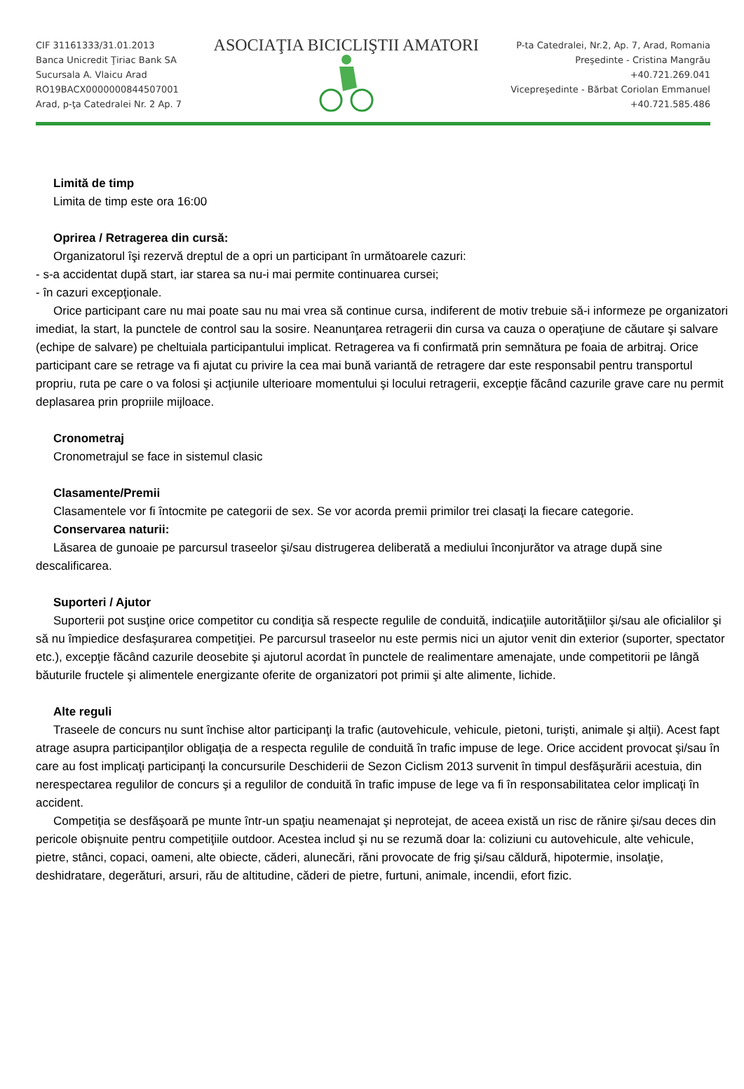CIF 31161333/31.01.2013
Banca Unicredit Ţiriac Bank SA
Sucursala A. Vlaicu Arad
RO19BACX0000000844507001
Arad, p-ţa Catedralei Nr. 2 Ap. 7
ASOCIAŢIA BICICLIŞTII AMATORI
P-ta Catedralei, Nr.2, Ap. 7, Arad, Romania
Preşedinte - Cristina Mangrău
+40.721.269.041
Vicepreşedinte - Bărbat Coriolan Emmanuel
+40.721.585.486
Limită de timp
Limita de timp este ora 16:00
Oprirea / Retragerea din cursă:
Organizatorul îşi rezervă dreptul de a opri un participant în următoarele cazuri:
- s-a accidentat după start, iar starea sa nu-i mai permite continuarea cursei;
- în cazuri excepţionale.
Orice participant care nu mai poate sau nu mai vrea să continue cursa, indiferent de motiv trebuie să-i informeze pe organizatori imediat, la start, la punctele de control sau la sosire. Neanunţarea retragerii din cursa va cauza o operaţiune de căutare şi salvare (echipe de salvare) pe cheltuiala participantului implicat. Retragerea va fi confirmată prin semnătura pe foaia de arbitraj. Orice participant care se retrage va fi ajutat cu privire la cea mai bună variantă de retragere dar este responsabil pentru transportul propriu, ruta pe care o va folosi şi acţiunile ulterioare momentului şi locului retragerii, excepţie făcând cazurile grave care nu permit deplasarea prin propriile mijloace.
Cronometraj
Cronometrajul se face in sistemul clasic
Clasamente/Premii
Clasamentele vor fi întocmite pe categorii de sex. Se vor acorda premii primilor trei clasaţi la fiecare categorie.
Conservarea naturii:
Lăsarea de gunoaie pe parcursul traseelor şi/sau distrugerea deliberată a mediului înconjurător va atrage după sine descalificarea.
Suporteri / Ajutor
Suporterii pot susţine orice competitor cu condiţia să respecte regulile de conduită, indicaţiile autorităţiilor şi/sau ale oficialilor şi să nu împiedice desfaşurarea competiţiei. Pe parcursul traseelor nu este permis nici un ajutor venit din exterior (suporter, spectator etc.), excepţie făcând cazurile deosebite şi ajutorul acordat în punctele de realimentare amenajate, unde competitorii pe lângă băuturile fructele şi alimentele energizante oferite de organizatori pot primii şi alte alimente, lichide.
Alte reguli
Traseele de concurs nu sunt închise altor participanţi la trafic (autovehicule, vehicule, pietoni, turişti, animale şi alţii). Acest fapt atrage asupra participanţilor obligaţia de a respecta regulile de conduită în trafic impuse de lege. Orice accident provocat şi/sau în care au fost implicaţi participanţi la concursurile Deschiderii de Sezon Ciclism 2013 survenit în timpul desfăşurării acestuia, din nerespectarea regulilor de concurs şi a regulilor de conduită în trafic impuse de lege va fi în responsabilitatea celor implicaţi în accident.
Competiţia se desfăşoară pe munte într-un spaţiu neamenajat şi neprotejat, de aceea există un risc de rănire şi/sau deces din pericole obişnuite pentru competiţiile outdoor. Acestea includ şi nu se rezumă doar la: coliziuni cu autovehicule, alte vehicule, pietre, stânci, copaci, oameni, alte obiecte, căderi, alunecări, răni provocate de frig şi/sau căldură, hipotermie, insolaţie, deshidratare, degerături, arsuri, rău de altitudine, căderi de pietre, furtuni, animale, incendii, efort fizic.